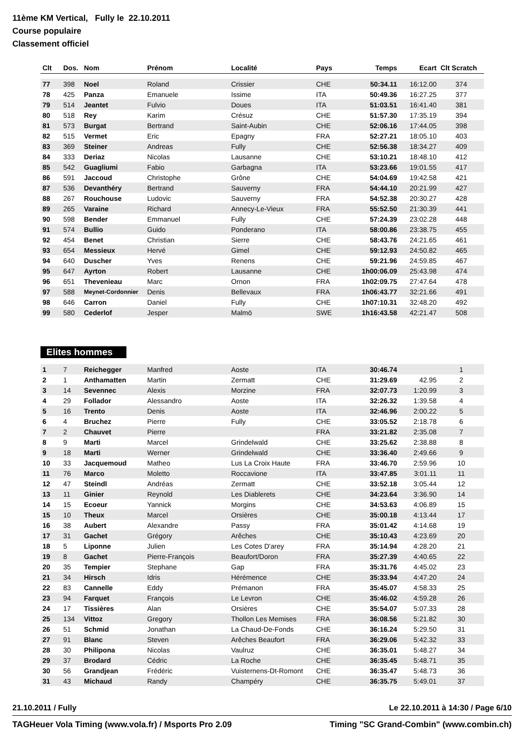11ème KM Vertical, Fully le 22.10.2011
Course populaire
Classement officiel
| Clt | Dos. | Nom | Prénom | Localité | Pays | Temps | Ecart | Clt Scratch |
| --- | --- | --- | --- | --- | --- | --- | --- | --- |
| 77 | 398 | Noel | Roland | Crissier | CHE | 50:34.11 | 16:12.00 | 374 |
| 78 | 425 | Panza | Emanuele | Issime | ITA | 50:49.36 | 16:27.25 | 377 |
| 79 | 514 | Jeantet | Fulvio | Doues | ITA | 51:03.51 | 16:41.40 | 381 |
| 80 | 518 | Rey | Karim | Crésuz | CHE | 51:57.30 | 17:35.19 | 394 |
| 81 | 573 | Burgat | Bertrand | Saint-Aubin | CHE | 52:06.16 | 17:44.05 | 398 |
| 82 | 515 | Vermet | Eric | Epagny | FRA | 52:27.21 | 18:05.10 | 403 |
| 83 | 369 | Steiner | Andreas | Fully | CHE | 52:56.38 | 18:34.27 | 409 |
| 84 | 333 | Deriaz | Nicolas | Lausanne | CHE | 53:10.21 | 18:48.10 | 412 |
| 85 | 542 | Guagliumi | Fabio | Garbagna | ITA | 53:23.66 | 19:01.55 | 417 |
| 86 | 591 | Jaccoud | Christophe | Grône | CHE | 54:04.69 | 19:42.58 | 421 |
| 87 | 536 | Devanthéry | Bertrand | Sauverny | FRA | 54:44.10 | 20:21.99 | 427 |
| 88 | 267 | Rouchouse | Ludovic | Sauverny | FRA | 54:52.38 | 20:30.27 | 428 |
| 89 | 265 | Varaine | Richard | Annecy-Le-Vieux | FRA | 55:52.50 | 21:30.39 | 441 |
| 90 | 598 | Bender | Emmanuel | Fully | CHE | 57:24.39 | 23:02.28 | 448 |
| 91 | 574 | Bullio | Guido | Ponderano | ITA | 58:00.86 | 23:38.75 | 455 |
| 92 | 454 | Benet | Christian | Sierre | CHE | 58:43.76 | 24:21.65 | 461 |
| 93 | 654 | Messieux | Hervé | Gimel | CHE | 59:12.93 | 24:50.82 | 465 |
| 94 | 640 | Duscher | Yves | Renens | CHE | 59:21.96 | 24:59.85 | 467 |
| 95 | 647 | Ayrton | Robert | Lausanne | CHE | 1h00:06.09 | 25:43.98 | 474 |
| 96 | 651 | Thevenieau | Marc | Ornon | FRA | 1h02:09.75 | 27:47.64 | 478 |
| 97 | 588 | Meynet-Cordonnier | Denis | Bellevaux | FRA | 1h06:43.77 | 32:21.66 | 491 |
| 98 | 646 | Carron | Daniel | Fully | CHE | 1h07:10.31 | 32:48.20 | 492 |
| 99 | 580 | Cederlof | Jesper | Malmö | SWE | 1h16:43.58 | 42:21.47 | 508 |
Elites hommes
| 1 | 7 | Reichegger | Manfred | Aoste | ITA | 30:46.74 | | 1 |
| 2 | 1 | Anthamatten | Martin | Zermatt | CHE | 31:29.69 | 42.95 | 2 |
| 3 | 14 | Sevennec | Alexis | Morzine | FRA | 32:07.73 | 1:20.99 | 3 |
| 4 | 29 | Follador | Alessandro | Aoste | ITA | 32:26.32 | 1:39.58 | 4 |
| 5 | 16 | Trento | Denis | Aoste | ITA | 32:46.96 | 2:00.22 | 5 |
| 6 | 4 | Bruchez | Pierre | Fully | CHE | 33:05.52 | 2:18.78 | 6 |
| 7 | 2 | Chauvet | Pierre | | FRA | 33:21.82 | 2:35.08 | 7 |
| 8 | 9 | Marti | Marcel | Grindelwald | CHE | 33:25.62 | 2:38.88 | 8 |
| 9 | 18 | Marti | Werner | Grindelwald | CHE | 33:36.40 | 2:49.66 | 9 |
| 10 | 33 | Jacquemoud | Matheo | Lus La Croix Haute | FRA | 33:46.70 | 2:59.96 | 10 |
| 11 | 76 | Marco | Moletto | Roccavione | ITA | 33:47.85 | 3:01.11 | 11 |
| 12 | 47 | Steindl | Andréas | Zermatt | CHE | 33:52.18 | 3:05.44 | 12 |
| 13 | 11 | Ginier | Reynold | Les Diablerets | CHE | 34:23.64 | 3:36.90 | 14 |
| 14 | 15 | Ecoeur | Yannick | Morgins | CHE | 34:53.63 | 4:06.89 | 15 |
| 15 | 10 | Theux | Marcel | Orsières | CHE | 35:00.18 | 4:13.44 | 17 |
| 16 | 38 | Aubert | Alexandre | Passy | FRA | 35:01.42 | 4:14.68 | 19 |
| 17 | 31 | Gachet | Grégory | Arêches | CHE | 35:10.43 | 4:23.69 | 20 |
| 18 | 5 | Liponne | Julien | Les Cotes D'arey | FRA | 35:14.94 | 4:28.20 | 21 |
| 19 | 8 | Gachet | Pierre-François | Beaufort/Doron | FRA | 35:27.39 | 4:40.65 | 22 |
| 20 | 35 | Tempier | Stephane | Gap | FRA | 35:31.76 | 4:45.02 | 23 |
| 21 | 34 | Hirsch | Idris | Hérémence | CHE | 35:33.94 | 4:47.20 | 24 |
| 22 | 83 | Cannelle | Eddy | Prémanon | FRA | 35:45.07 | 4:58.33 | 25 |
| 23 | 94 | Farquet | François | Le Levron | CHE | 35:46.02 | 4:59.28 | 26 |
| 24 | 17 | Tissières | Alan | Orsières | CHE | 35:54.07 | 5:07.33 | 28 |
| 25 | 134 | Vittoz | Gregory | Thollon Les Memises | FRA | 36:08.56 | 5:21.82 | 30 |
| 26 | 51 | Schmid | Jonathan | La Chaud-De-Fonds | CHE | 36:16.24 | 5:29.50 | 31 |
| 27 | 91 | Blanc | Steven | Arêches Beaufort | FRA | 36:29.06 | 5:42.32 | 33 |
| 28 | 30 | Philipona | Nicolas | Vaulruz | CHE | 36:35.01 | 5:48.27 | 34 |
| 29 | 37 | Brodard | Cédric | La Roche | CHE | 36:35.45 | 5:48.71 | 35 |
| 30 | 56 | Grandjean | Frédéric | Vuisternens-Dt-Romont | CHE | 36:35.47 | 5:48.73 | 36 |
| 31 | 43 | Michaud | Randy | Champéry | CHE | 36:35.75 | 5:49.01 | 37 |
21.10.2011 / Fully
Le 22.10.2011 à 14:30 / Page 6/10
TAGHeuer Vola Timing (www.vola.fr) / Msports Pro 2.09
Timing "SC Grand-Combin" (www.combin.ch)